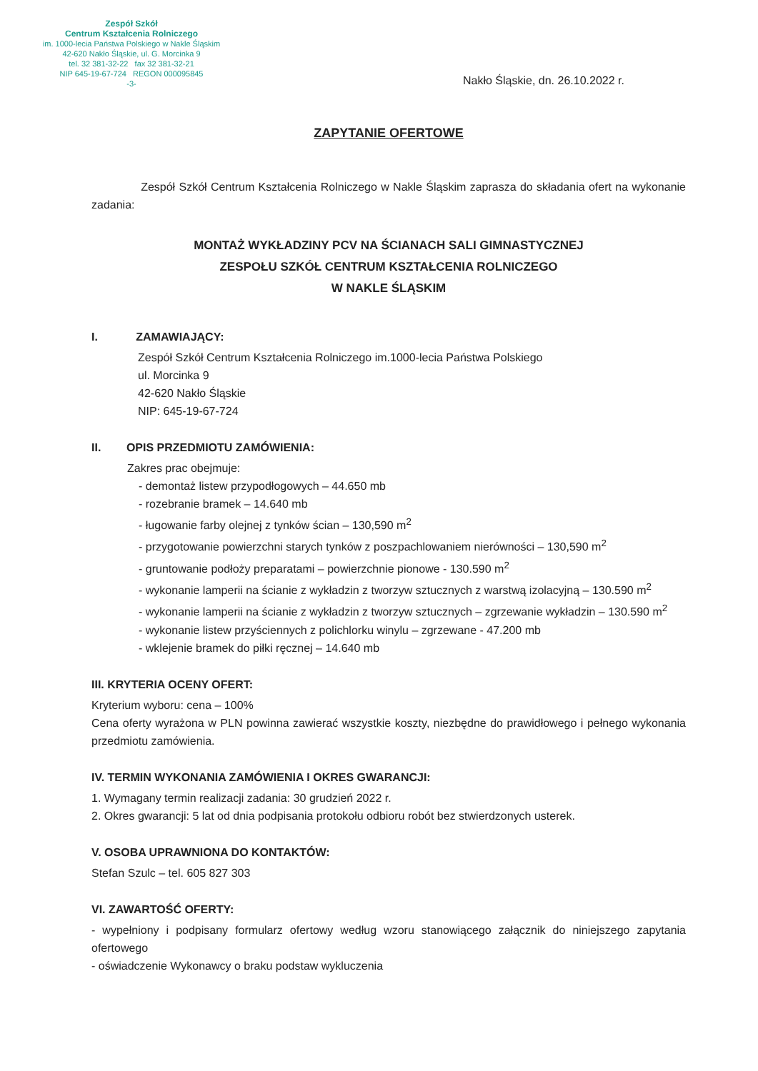Zespół Szkół
Centrum Kształcenia Rolniczego
im. 1000-lecia Państwa Polskiego w Nakle Śląskim
42-620 Nakło Śląskie, ul. G. Morcinka 9
tel. 32 381-32-22 fax 32 381-32-21
NIP 645-19-67-724 REGON 000095845
-3-
Nakło Śląskie, dn. 26.10.2022 r.
ZAPYTANIE OFERTOWE
Zespół Szkół Centrum Kształcenia Rolniczego w Nakle Śląskim zaprasza do składania ofert na wykonanie zadania:
MONTAŻ WYKŁADZINY PCV NA ŚCIANACH SALI GIMNASTYCZNEJ
ZESPOŁU SZKÓŁ CENTRUM KSZTAŁCENIA ROLNICZEGO
W NAKLE ŚLĄSKIM
I. ZAMAWIAJĄCY:
Zespół Szkół Centrum Kształcenia Rolniczego im.1000-lecia Państwa Polskiego
ul. Morcinka 9
42-620 Nakło Śląskie
NIP: 645-19-67-724
II. OPIS PRZEDMIOTU ZAMÓWIENIA:
Zakres prac obejmuje:
- demontaż listew przypodłogowych – 44.650 mb
- rozebranie bramek – 14.640 mb
- ługowanie farby olejnej z tynków ścian – 130,590 m<sup>2</sup>
- przygotowanie powierzchni starych tynków z poszpachlowaniem nierówności – 130,590 m<sup>2</sup>
- gruntowanie podłoży preparatami – powierzchnie pionowe - 130.590 m<sup>2</sup>
- wykonanie lamperii na ścianie z wykładzin z tworzyw sztucznych z warstwą izolacyjną – 130.590 m<sup>2</sup>
- wykonanie lamperii na ścianie z wykładzin z tworzyw sztucznych – zgrzewanie wykładzin – 130.590 m<sup>2</sup>
- wykonanie listew przyściennych z polichlorku winylu – zgrzewane - 47.200 mb
- wklejenie bramek do piłki ręcznej – 14.640 mb
III. KRYTERIA OCENY OFERT:
Kryterium wyboru: cena – 100%
Cena oferty wyrażona w PLN powinna zawierać wszystkie koszty, niezbędne do prawidłowego i pełnego wykonania przedmiotu zamówienia.
IV. TERMIN WYKONANIA ZAMÓWIENIA I OKRES GWARANCJI:
1. Wymagany termin realizacji zadania: 30 grudzień 2022 r.
2. Okres gwarancji: 5 lat od dnia podpisania protokołu odbioru robót bez stwierdzonych usterek.
V. OSOBA UPRAWNIONA DO KONTAKTÓW:
Stefan Szulc – tel. 605 827 303
VI. ZAWARTOŚĆ OFERTY:
- wypełniony i podpisany formularz ofertowy według wzoru stanowiącego załącznik do niniejszego zapytania ofertowego
- oświadczenie Wykonawcy o braku podstaw wykluczenia